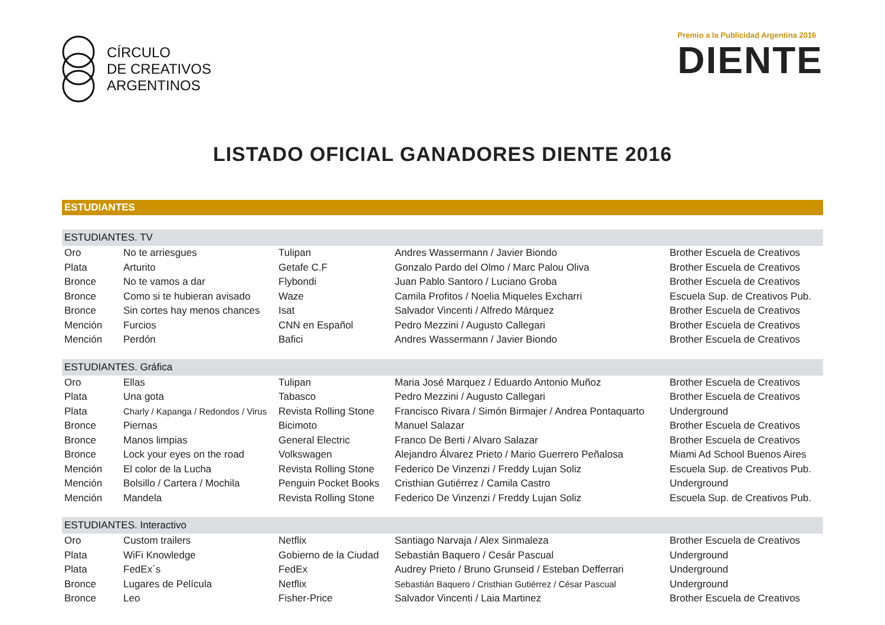CÍRCULO
DE CREATIVOS
ARGENTINOS
Premio a la Publicidad Argentina 2016
DIENTE
LISTADO OFICIAL GANADORES DIENTE 2016
ESTUDIANTES
| ESTUDIANTES. TV | | | | |
| --- | --- | --- | --- | --- |
| Oro | No te arriesgues | Tulipan | Andres Wassermann / Javier Biondo | Brother Escuela de Creativos |
| Plata | Arturito | Getafe C.F | Gonzalo Pardo del Olmo / Marc Palou Oliva | Brother Escuela de Creativos |
| Bronce | No te vamos a dar | Flybondi | Juan Pablo Santoro / Luciano Groba | Brother Escuela de Creativos |
| Bronce | Como si te hubieran avisado | Waze | Camila Profitos / Noelia Miqueles Excharri | Escuela Sup. de Creativos Pub. |
| Bronce | Sin cortes hay menos chances | Isat | Salvador Vincenti / Alfredo Márquez | Brother Escuela de Creativos |
| Mención | Furcios | CNN en Español | Pedro Mezzini / Augusto Callegari | Brother Escuela de Creativos |
| Mención | Perdón | Bafici | Andres Wassermann / Javier Biondo | Brother Escuela de Creativos |
| ESTUDIANTES. Gráfica | | | | |
| Oro | Ellas | Tulipan | Maria José Marquez / Eduardo Antonio Muñoz | Brother Escuela de Creativos |
| Plata | Una gota | Tabasco | Pedro Mezzini / Augusto Callegari | Brother Escuela de Creativos |
| Plata | Charly / Kapanga / Redondos / Virus | Revista Rolling Stone | Francisco Rivara / Simón Birmajer / Andrea Pontaquarto | Underground |
| Bronce | Piernas | Bicimoto | Manuel Salazar | Brother Escuela de Creativos |
| Bronce | Manos limpias | General Electric | Franco De Berti / Alvaro Salazar | Brother Escuela de Creativos |
| Bronce | Lock your eyes on the road | Volkswagen | Alejandro Álvarez Prieto / Mario Guerrero Peñalosa | Miami Ad School Buenos Aires |
| Mención | El color de la Lucha | Revista Rolling Stone | Federico De Vinzenzi / Freddy Lujan Soliz | Escuela Sup. de Creativos Pub. |
| Mención | Bolsillo / Cartera / Mochila | Penguin Pocket Books | Cristhian Gutiérrez / Camila Castro | Underground |
| Mención | Mandela | Revista Rolling Stone | Federico De Vinzenzi / Freddy Lujan Soliz | Escuela Sup. de Creativos Pub. |
| ESTUDIANTES. Interactivo | | | | |
| Oro | Custom trailers | Netflix | Santiago Narvaja / Alex Sinmaleza | Brother Escuela de Creativos |
| Plata | WiFi Knowledge | Gobierno de la Ciudad | Sebastián Baquero / Cesár Pascual | Underground |
| Plata | FedEx´s | FedEx | Audrey Prieto / Bruno Grunseid / Esteban Defferrari | Underground |
| Bronce | Lugares de Película | Netflix | Sebastián Baquero / Cristhian Gutiérrez / César Pascual | Underground |
| Bronce | Leo | Fisher-Price | Salvador Vincenti / Laia Martinez | Brother Escuela de Creativos |